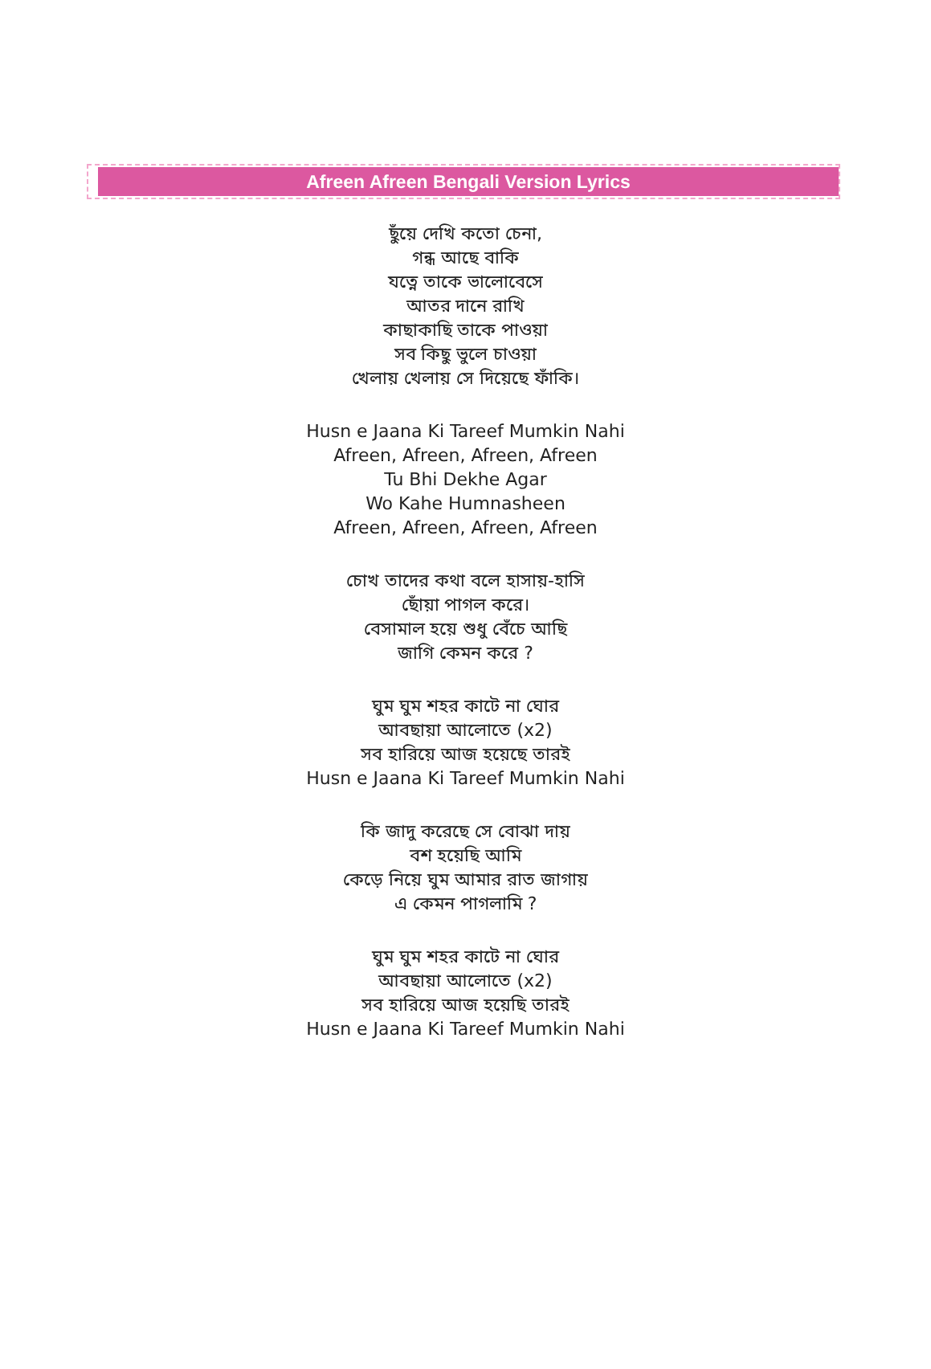Afreen Afreen Bengali Version Lyrics
ছুঁয়ে দেখি কতো চেনা,
গন্ধ আছে বাকি
যত্নে তাকে ভালোবেসে
আতর দানে রাখি
কাছাকাছি তাকে পাওয়া
সব কিছু ভুলে চাওয়া
খেলায় খেলায় সে দিয়েছে ফাঁকি।
Husn e Jaana Ki Tareef Mumkin Nahi
Afreen, Afreen, Afreen, Afreen
Tu Bhi Dekhe Agar
Wo Kahe Humnasheen
Afreen, Afreen, Afreen, Afreen
চোখ তাদের কথা বলে হাসায়-হাসি
ছোঁয়া পাগল করে।
বেসামাল হয়ে শুধু বেঁচে আছি
জাগি কেমন করে ?
ঘুম ঘুম শহর কাটে না ঘোর
আবছায়া আলোতে (x2)
সব হারিয়ে আজ হয়েছে তারই
Husn e Jaana Ki Tareef Mumkin Nahi
কি জাদু করেছে সে বোঝা দায়
বশ হয়েছি আমি
কেড়ে নিয়ে ঘুম আমার রাত জাগায়
এ কেমন পাগলামি ?
ঘুম ঘুম শহর কাটে না ঘোর
আবছায়া আলোতে (x2)
সব হারিয়ে আজ হয়েছি তারই
Husn e Jaana Ki Tareef Mumkin Nahi